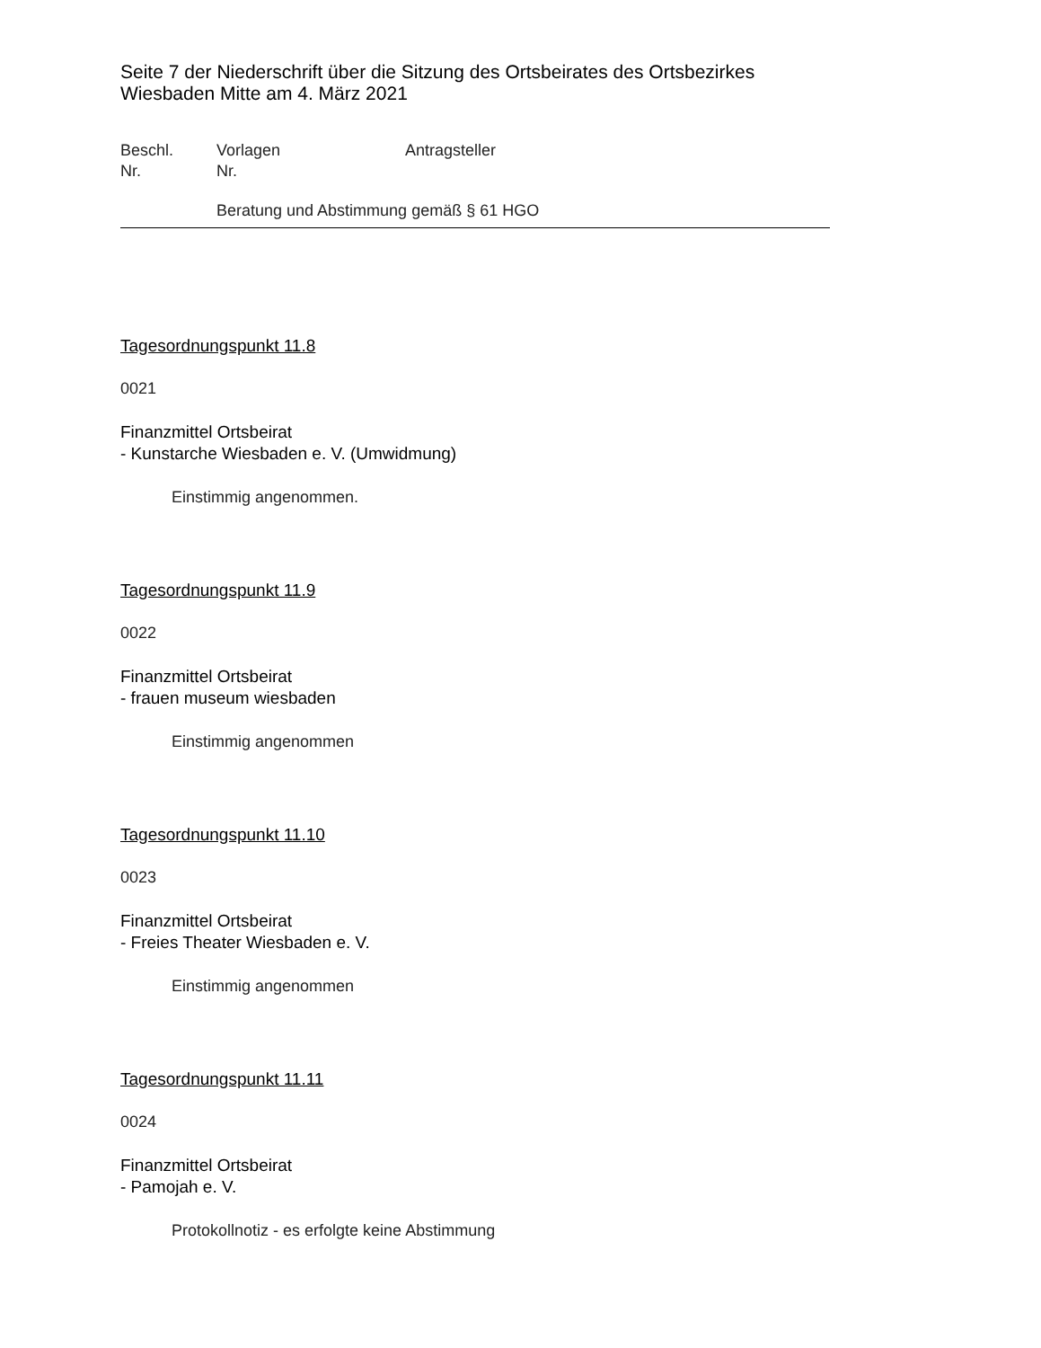Seite 7 der Niederschrift über die Sitzung des Ortsbeirates des Ortsbezirkes Wiesbaden Mitte am 4. März 2021
Beschl.
Nr.
Vorlagen
Nr.
Antragsteller
Beratung und Abstimmung gemäß § 61 HGO
Tagesordnungspunkt 11.8
0021
Finanzmittel Ortsbeirat
- Kunstarche Wiesbaden e. V. (Umwidmung)
Einstimmig angenommen.
Tagesordnungspunkt 11.9
0022
Finanzmittel Ortsbeirat
- frauen museum wiesbaden
Einstimmig angenommen
Tagesordnungspunkt 11.10
0023
Finanzmittel Ortsbeirat
- Freies Theater Wiesbaden e. V.
Einstimmig angenommen
Tagesordnungspunkt 11.11
0024
Finanzmittel Ortsbeirat
- Pamojah e. V.
Protokollnotiz - es erfolgte keine Abstimmung